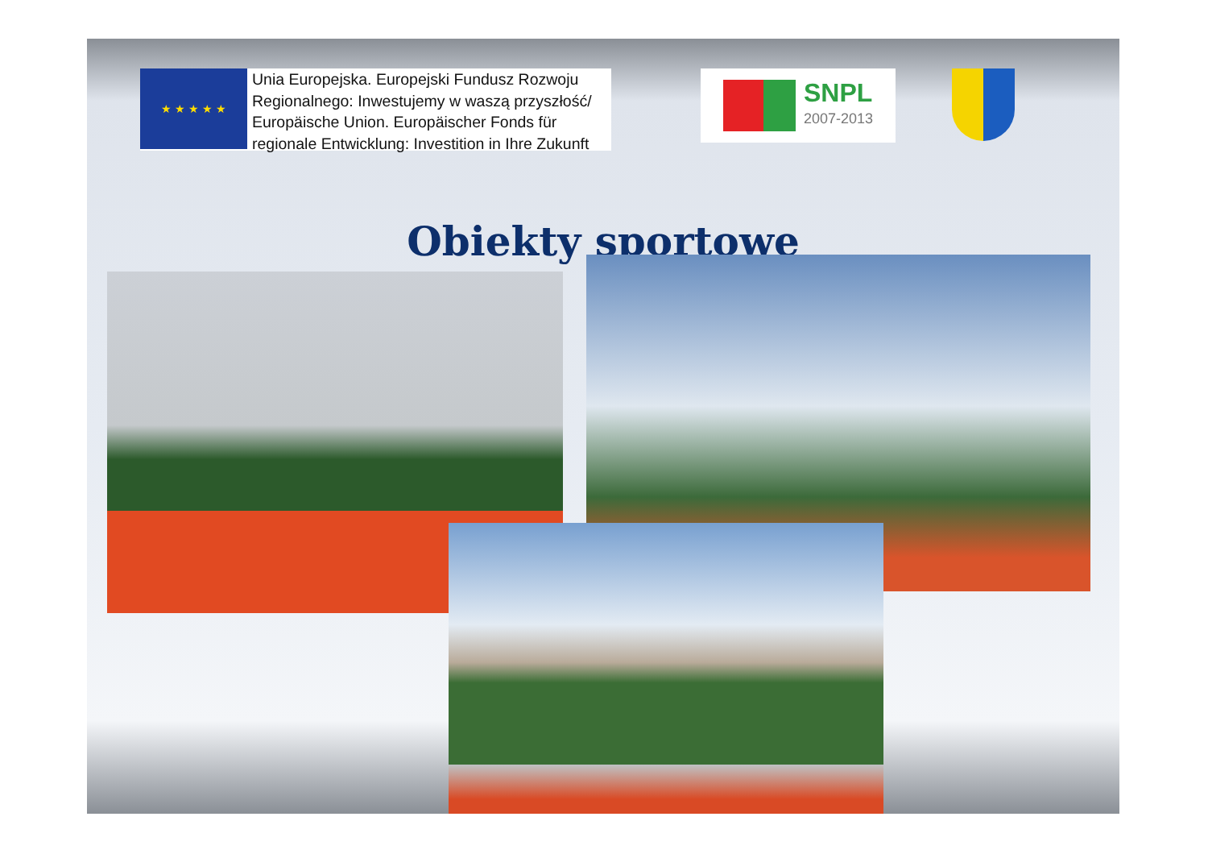★ ★ ★ ★ ★
Unia Europejska. Europejski Fundusz Rozwoju
Regionalnego: Inwestujemy w waszą przyszłość/
Europäische Union. Europäischer Fonds für
regionale Entwicklung: Investition in Ihre Zukunft
SNPL
2007-2013
Obiekty sportowe